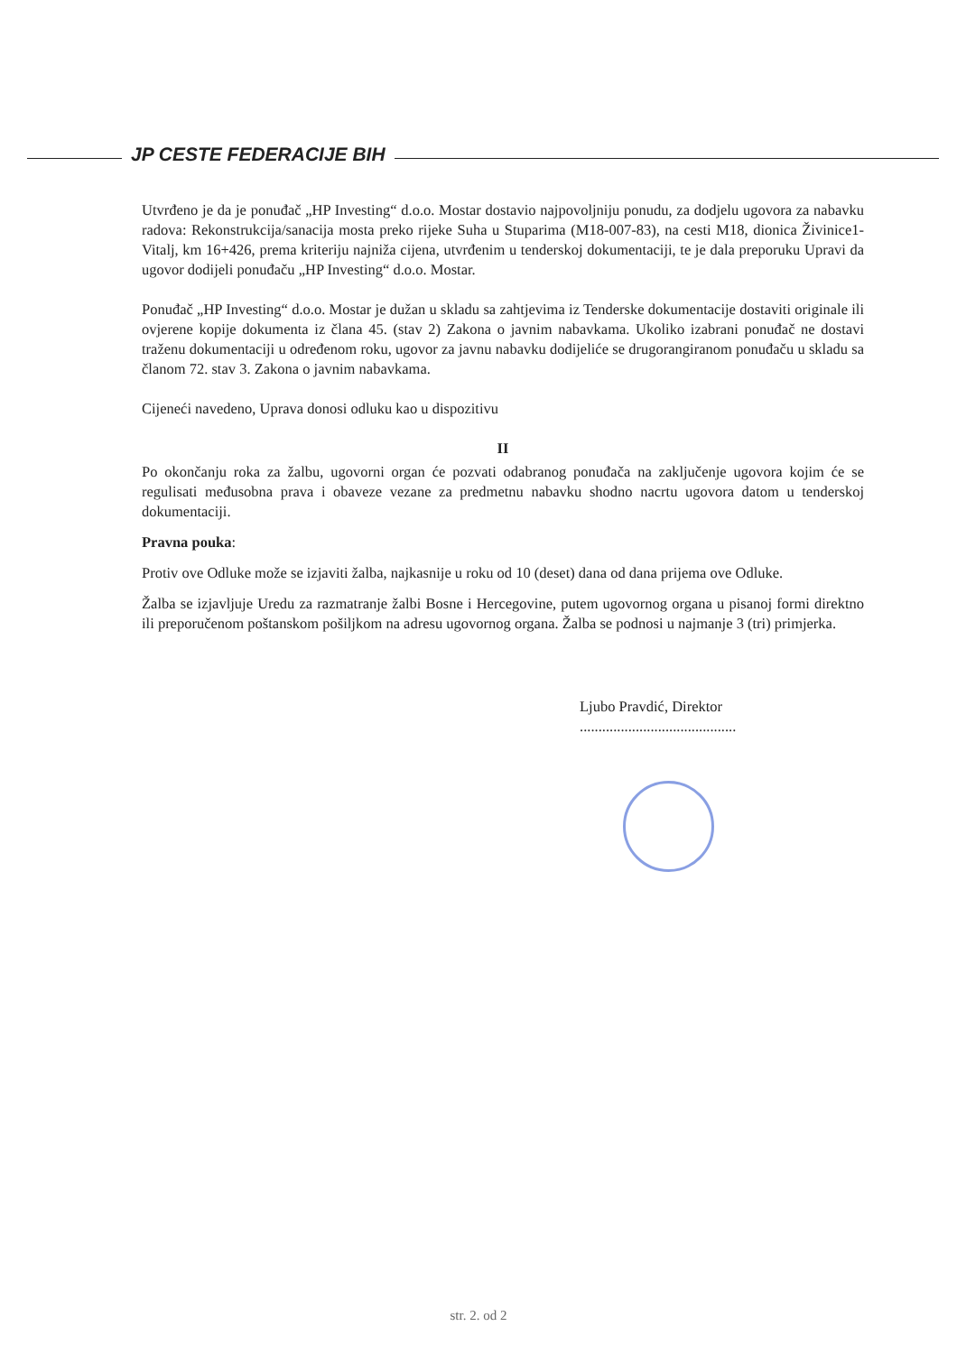JP CESTE FEDERACIJE BIH
Utvrđeno je da je ponuđač „HP Investing“ d.o.o. Mostar dostavio najpovoljniju ponudu, za dodjelu ugovora za nabavku radova: Rekonstrukcija/sanacija mosta preko rijeke Suha u Stuparima (M18-007-83), na cesti M18, dionica Živinice1-Vitalj, km 16+426, prema kriteriju najniža cijena, utvrđenim u tenderskoj dokumentaciji, te je dala preporuku Upravi da ugovor dodijeli ponuđaču „HP Investing“ d.o.o. Mostar.
Ponuđač „HP Investing“ d.o.o. Mostar je dužan u skladu sa zahtjevima iz Tenderske dokumentacije dostaviti originale ili ovjerene kopije dokumenta iz člana 45. (stav 2) Zakona o javnim nabavkama. Ukoliko izabrani ponuđač ne dostavi traženu dokumentaciji u određenom roku, ugovor za javnu nabavku dodijeliće se drugorangiranom ponuđaču u skladu sa članom 72. stav 3. Zakona o javnim nabavkama.
Cijeneći navedeno, Uprava donosi odluku kao u dispozitivu
II
Po okončanju roka za žalbu, ugovorni organ će pozvati odabranog ponuđača na zaključenje ugovora kojim će se regulisati međusobna prava i obaveze vezane za predmetnu nabavku shodno nacrtu ugovora datom u tenderskoj dokumentaciji.
Pravna pouka:
Protiv ove Odluke može se izjaviti žalba, najkasnije u roku od 10 (deset) dana od dana prijema ove Odluke.
Žalba se izjavljuje Uredu za razmatranje žalbi Bosne i Hercegovine, putem ugovornog organa u pisanoj formi direktno ili preporučenom poštanskom pošiljkom na adresu ugovornog organa. Žalba se podnosi u najmanje 3 (tri) primjerka.
Ljubo Pravdić, Direktor
..........................................
str. 2. od 2